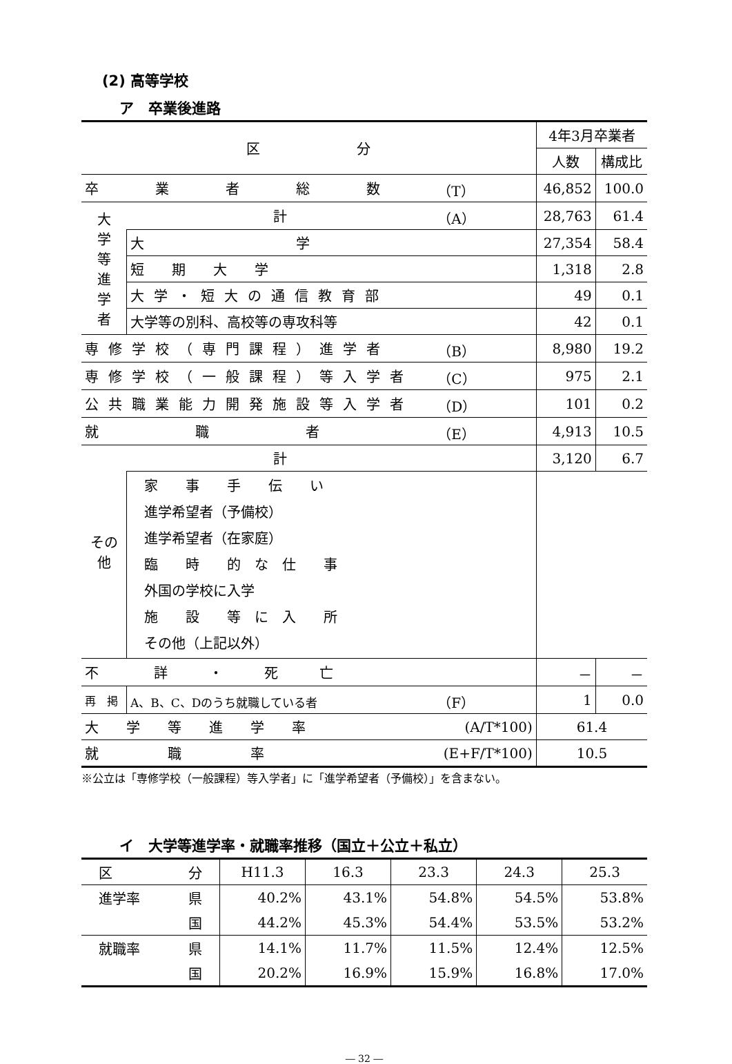(2) 高等学校
ア　卒業後進路
| 区 分 | | | 4年3月卒業者 | |
| | | | 人数 | 構成比 |
| 卒 業 者 総 数 | | （T） | 46,852 | 100.0 |
| 大 学 等 進 学 者 | 計 | （A） | 28,763 | 61.4 |
| | 大 学 | | 27,354 | 58.4 |
| | 短 期 大 学 | | 1,318 | 2.8 |
| | 大学・短大の通信教育部 | | 49 | 0.1 |
| | 大学等の別科、高校等の専攻科等 | | 42 | 0.1 |
| 専修学校（専門課程）進学者 | | （B） | 8,980 | 19.2 |
| 専修学校（一般課程）等入学者 | | （C） | 975 | 2.1 |
| 公共職業能力開発施設等入学者 | | （D） | 101 | 0.2 |
| 就 職 者 | | （E） | 4,913 | 10.5 |
| その 他 | 計 | | 3,120 | 6.7 |
| | 家 事 手 伝 い 進学希望者（予備校） 進学希望者（在家庭） 臨 時 的 な 仕 事 外国の学校に入学 施 設 等 に 入 所 その他（上記以外） | | | |
| 不 詳 ・ 死 亡 | | | － | － |
| 再 掲 | A、B、C、Dのうち就職している者 | （F） | 1 | 0.0 |
| 大 学 等 進 学 率 | | (A/T*100) | 61.4 | |
| 就 職 率 | | (E+F/T*100) | 10.5 | |
※公立は「専修学校（一般課程）等入学者」に「進学希望者（予備校）」を含まない。
イ　大学等進学率・就職率推移（国立＋公立＋私立）
| 区 | 分 | H11.3 | 16.3 | 23.3 | 24.3 | 25.3 |
| 進学率 | 県 | 40.2% | 43.1% | 54.8% | 54.5% | 53.8% |
| | 国 | 44.2% | 45.3% | 54.4% | 53.5% | 53.2% |
| 就職率 | 県 | 14.1% | 11.7% | 11.5% | 12.4% | 12.5% |
| | 国 | 20.2% | 16.9% | 15.9% | 16.8% | 17.0% |
― 32 ―